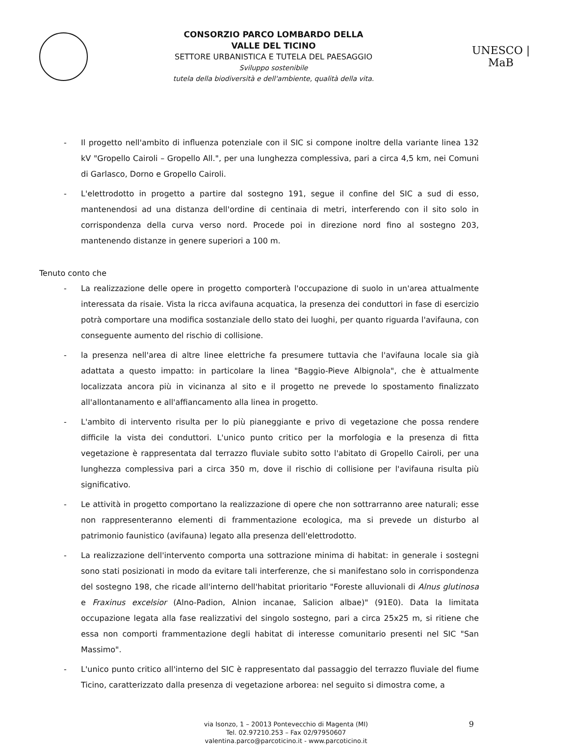CONSORZIO PARCO LOMBARDO DELLA
VALLE DEL TICINO
SETTORE URBANISTICA E TUTELA DEL PAESAGGIO
Sviluppo sostenibile
tutela della biodiversità e dell'ambiente, qualità della vita.
UNESCO | MaB
- Il progetto nell'ambito di influenza potenziale con il SIC si compone inoltre della variante linea 132 kV "Gropello Cairoli – Gropello All.", per una lunghezza complessiva, pari a circa 4,5 km, nei Comuni di Garlasco, Dorno e Gropello Cairoli.
- L'elettrodotto in progetto a partire dal sostegno 191, segue il confine del SIC a sud di esso, mantenendosi ad una distanza dell'ordine di centinaia di metri, interferendo con il sito solo in corrispondenza della curva verso nord. Procede poi in direzione nord fino al sostegno 203, mantenendo distanze in genere superiori a 100 m.
Tenuto conto che
- La realizzazione delle opere in progetto comporterà l'occupazione di suolo in un'area attualmente interessata da risaie. Vista la ricca avifauna acquatica, la presenza dei conduttori in fase di esercizio potrà comportare una modifica sostanziale dello stato dei luoghi, per quanto riguarda l'avifauna, con conseguente aumento del rischio di collisione.
- la presenza nell'area di altre linee elettriche fa presumere tuttavia che l'avifauna locale sia già adattata a questo impatto: in particolare la linea "Baggio-Pieve Albignola", che è attualmente localizzata ancora più in vicinanza al sito e il progetto ne prevede lo spostamento finalizzato all'allontanamento e all'affiancamento alla linea in progetto.
- L'ambito di intervento risulta per lo più pianeggiante e privo di vegetazione che possa rendere difficile la vista dei conduttori. L'unico punto critico per la morfologia e la presenza di fitta vegetazione è rappresentata dal terrazzo fluviale subito sotto l'abitato di Gropello Cairoli, per una lunghezza complessiva pari a circa 350 m, dove il rischio di collisione per l'avifauna risulta più significativo.
- Le attività in progetto comportano la realizzazione di opere che non sottrarranno aree naturali; esse non rappresenteranno elementi di frammentazione ecologica, ma si prevede un disturbo al patrimonio faunistico (avifauna) legato alla presenza dell'elettrodotto.
- La realizzazione dell'intervento comporta una sottrazione minima di habitat: in generale i sostegni sono stati posizionati in modo da evitare tali interferenze, che si manifestano solo in corrispondenza del sostegno 198, che ricade all'interno dell'habitat prioritario "Foreste alluvionali di Alnus glutinosa e Fraxinus excelsior (Alno-Padion, Alnion incanae, Salicion albae)" (91E0). Data la limitata occupazione legata alla fase realizzativi del singolo sostegno, pari a circa 25x25 m, si ritiene che essa non comporti frammentazione degli habitat di interesse comunitario presenti nel SIC "San Massimo".
- L'unico punto critico all'interno del SIC è rappresentato dal passaggio del terrazzo fluviale del fiume Ticino, caratterizzato dalla presenza di vegetazione arborea: nel seguito si dimostra come, a
via Isonzo, 1 – 20013 Pontevecchio di Magenta (MI)
Tel. 02.97210.253 – Fax 02/97950607
valentina.parco@parcoticino.it - www.parcoticino.it
9